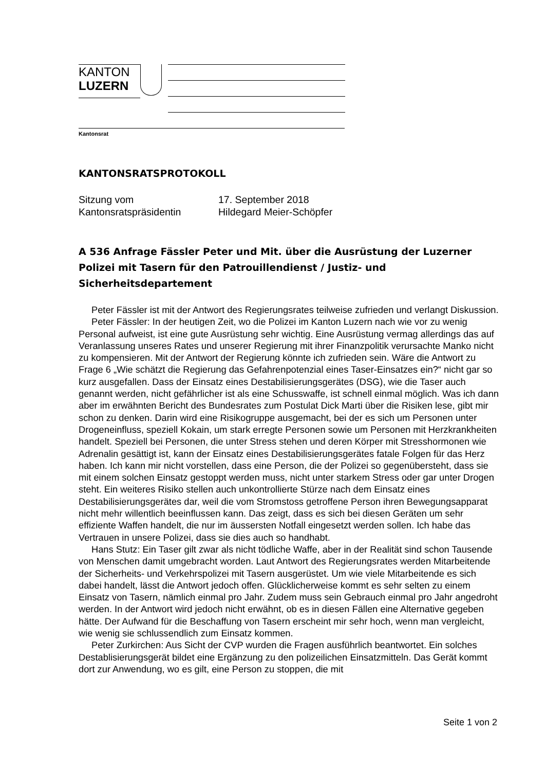KANTON
LUZERN
Kantonsrat
KANTONSRATSPROTOKOLL
Sitzung vom
17. September 2018
Kantonsratspräsidentin
Hildegard Meier-Schöpfer
A 536 Anfrage Fässler Peter und Mit. über die Ausrüstung der Luzerner Polizei mit Tasern für den Patrouillendienst / Justiz- und Sicherheitsdepartement
Peter Fässler ist mit der Antwort des Regierungsrates teilweise zufrieden und verlangt Diskussion.
Peter Fässler: In der heutigen Zeit, wo die Polizei im Kanton Luzern nach wie vor zu wenig Personal aufweist, ist eine gute Ausrüstung sehr wichtig. Eine Ausrüstung vermag allerdings das auf Veranlassung unseres Rates und unserer Regierung mit ihrer Finanzpolitik verursachte Manko nicht zu kompensieren. Mit der Antwort der Regierung könnte ich zufrieden sein. Wäre die Antwort zu Frage 6 „Wie schätzt die Regierung das Gefahrenpotenzial eines Taser-Einsatzes ein?“ nicht gar so kurz ausgefallen. Dass der Einsatz eines Destabilisierungsgerätes (DSG), wie die Taser auch genannt werden, nicht gefährlicher ist als eine Schusswaffe, ist schnell einmal möglich. Was ich dann aber im erwähnten Bericht des Bundesrates zum Postulat Dick Marti über die Risiken lese, gibt mir schon zu denken. Darin wird eine Risikogruppe ausgemacht, bei der es sich um Personen unter Drogeneinfluss, speziell Kokain, um stark erregte Personen sowie um Personen mit Herzkrankheiten handelt. Speziell bei Personen, die unter Stress stehen und deren Körper mit Stresshormonen wie Adrenalin gesättigt ist, kann der Einsatz eines Destabilisierungsgerätes fatale Folgen für das Herz haben. Ich kann mir nicht vorstellen, dass eine Person, die der Polizei so gegenübersteht, dass sie mit einem solchen Einsatz gestoppt werden muss, nicht unter starkem Stress oder gar unter Drogen steht. Ein weiteres Risiko stellen auch unkontrollierte Stürze nach dem Einsatz eines Destabilisierungsgerätes dar, weil die vom Stromstoss getroffene Person ihren Bewegungsapparat nicht mehr willentlich beeinflussen kann. Das zeigt, dass es sich bei diesen Geräten um sehr effiziente Waffen handelt, die nur im äussersten Notfall eingesetzt werden sollen. Ich habe das Vertrauen in unsere Polizei, dass sie dies auch so handhabt.
Hans Stutz: Ein Taser gilt zwar als nicht tödliche Waffe, aber in der Realität sind schon Tausende von Menschen damit umgebracht worden. Laut Antwort des Regierungsrates werden Mitarbeitende der Sicherheits- und Verkehrspolizei mit Tasern ausgerüstet. Um wie viele Mitarbeitende es sich dabei handelt, lässt die Antwort jedoch offen. Glücklicherweise kommt es sehr selten zu einem Einsatz von Tasern, nämlich einmal pro Jahr. Zudem muss sein Gebrauch einmal pro Jahr angedroht werden. In der Antwort wird jedoch nicht erwähnt, ob es in diesen Fällen eine Alternative gegeben hätte. Der Aufwand für die Beschaffung von Tasern erscheint mir sehr hoch, wenn man vergleicht, wie wenig sie schlussendlich zum Einsatz kommen.
Peter Zurkirchen: Aus Sicht der CVP wurden die Fragen ausführlich beantwortet. Ein solches Destablisierungsgerät bildet eine Ergänzung zu den polizeilichen Einsatzmitteln. Das Gerät kommt dort zur Anwendung, wo es gilt, eine Person zu stoppen, die mit
Seite 1 von 2